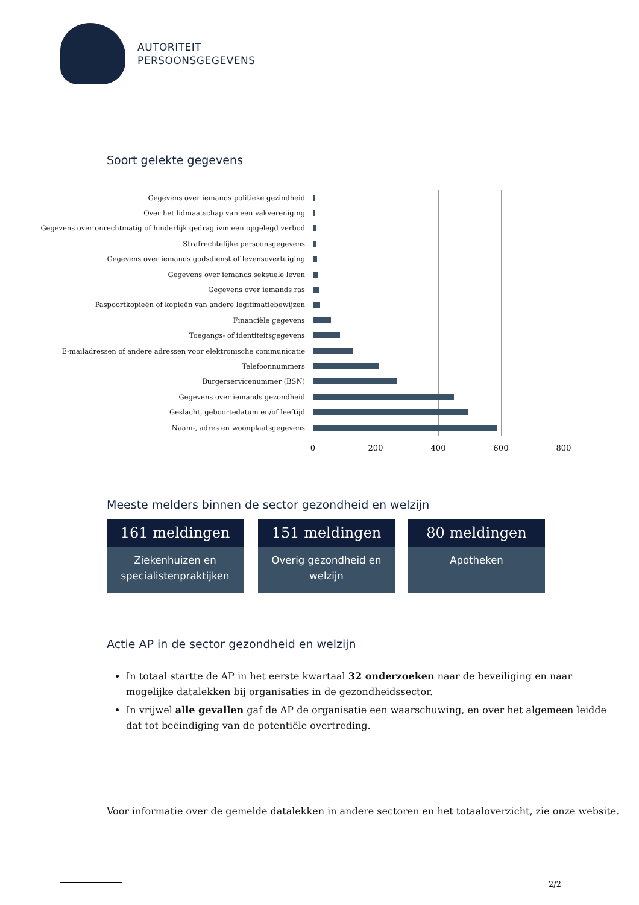AUTORITEIT
PERSOONSGEGEVENS
Soort gelekte gegevens
Gegevens over iemands politieke gezindheid
Over het lidmaatschap van een vakvereniging
Gegevens over onrechtmatig of hinderlijk gedrag ivm een opgelegd verbod
Strafrechtelijke persoonsgegevens
Gegevens over iemands godsdienst of levensovertuiging
Gegevens over iemands seksuele leven
Gegevens over iemands ras
Paspoortkopieën of kopieën van andere legitimatiebewijzen
Financiële gegevens
Toegangs- of identiteitsgegevens
E-mailadressen of andere adressen voor elektronische communicatie
Telefoonnummers
Burgerservicenummer (BSN)
Gegevens over iemands gezondheid
Geslacht, geboortedatum en/of leeftijd
Naam-, adres en woonplaatsgegevens
0 200 400 600 800
Meeste melders binnen de sector gezondheid en welzijn
161 meldingen
Ziekenhuizen en specialistenpraktijken
151 meldingen
Overig gezondheid en welzijn
80 meldingen
Apotheken
Actie AP in de sector gezondheid en welzijn
In totaal startte de AP in het eerste kwartaal 32 onderzoeken naar de beveiliging en naar mogelijke datalekken bij organisaties in de gezondheidssector.
In vrijwel alle gevallen gaf de AP de organisatie een waarschuwing, en over het algemeen leidde dat tot beëindiging van de potentiële overtreding.
Voor informatie over de gemelde datalekken in andere sectoren en het totaaloverzicht, zie onze website.
2/2